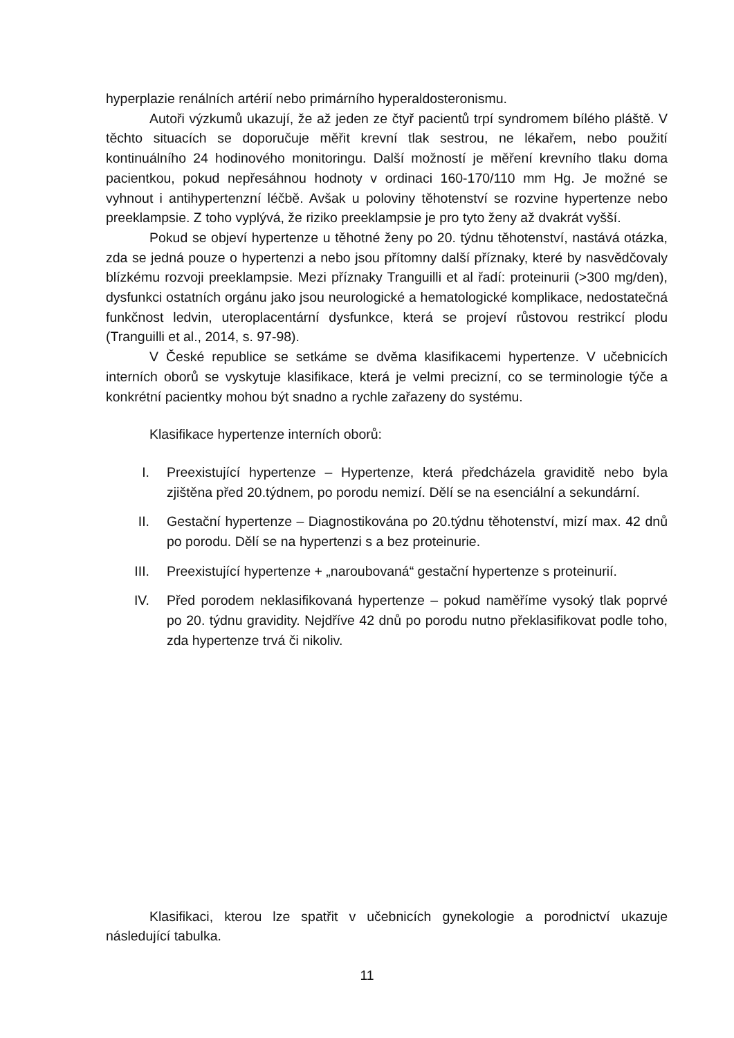hyperplazie renálních artérií nebo primárního hyperaldosteronismu.
Autoři výzkumů ukazují, že až jeden ze čtyř pacientů trpí syndromem bílého pláště. V těchto situacích se doporučuje měřit krevní tlak sestrou, ne lékařem, nebo použití kontinuálního 24 hodinového monitoringu. Další možností je měření krevního tlaku doma pacientkou, pokud nepřesáhnou hodnoty v ordinaci 160-170/110 mm Hg. Je možné se vyhnout i antihypertenzní léčbě. Avšak u poloviny těhotenství se rozvine hypertenze nebo preeklampsie. Z toho vyplývá, že riziko preeklampsie je pro tyto ženy až dvakrát vyšší.
Pokud se objeví hypertenze u těhotné ženy po 20. týdnu těhotenství, nastává otázka, zda se jedná pouze o hypertenzi a nebo jsou přítomny další příznaky, které by nasvědčovaly blízkému rozvoji preeklampsie. Mezi příznaky Tranguilli et al řadí: proteinurii (>300 mg/den), dysfunkci ostatních orgánu jako jsou neurologické a hematologické komplikace, nedostatečná funkčnost ledvin, uteroplacentární dysfunkce, která se projeví růstovou restrikcí plodu (Tranguilli et al., 2014, s. 97-98).
V České republice se setkáme se dvěma klasifikacemi hypertenze. V učebnicích interních oborů se vyskytuje klasifikace, která je velmi precizní, co se terminologie týče a konkrétní pacientky mohou být snadno a rychle zařazeny do systému.
Klasifikace hypertenze interních oborů:
I. Preexistující hypertenze – Hypertenze, která předcházela graviditě nebo byla zjištěna před 20.týdnem, po porodu nemizí. Dělí se na esenciální a sekundární.
II. Gestační hypertenze – Diagnostikována po 20.týdnu těhotenství, mizí max. 42 dnů po porodu. Dělí se na hypertenzi s a bez proteinurie.
III. Preexistující hypertenze + „naroubovaná“ gestační hypertenze s proteinurií.
IV. Před porodem neklasifikovaná hypertenze – pokud naměříme vysoký tlak poprvé po 20. týdnu gravidity. Nejdříve 42 dnů po porodu nutno překlasifikovat podle toho, zda hypertenze trvá či nikoliv.
Klasifikaci, kterou lze spatřit v učebnicích gynekologie a porodnictví ukazuje následující tabulka.
11